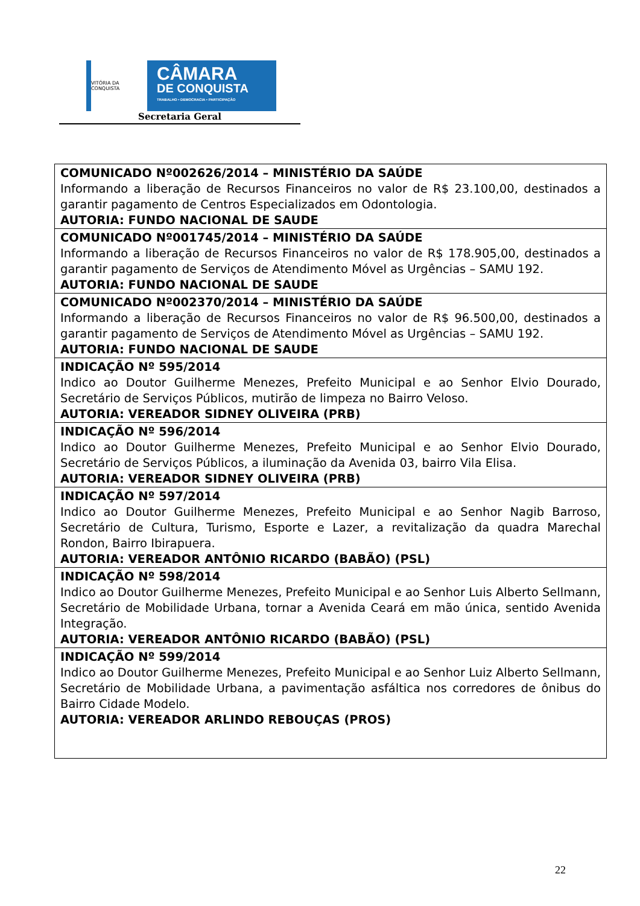VITÓRIA DA CONQUISTA
CÂMARA
DE CONQUISTA
TRABALHO • DEMOCRACIA • PARTICIPAÇÃO
Secretaria Geral
| COMUNICADO Nº002626/2014 – MINISTÉRIO DA SAÚDE Informando a liberação de Recursos Financeiros no valor de R$ 23.100,00, destinados a garantir pagamento de Centros Especializados em Odontologia. AUTORIA: FUNDO NACIONAL DE SAUDE |
| COMUNICADO Nº001745/2014 – MINISTÉRIO DA SAÚDE Informando a liberação de Recursos Financeiros no valor de R$ 178.905,00, destinados a garantir pagamento de Serviços de Atendimento Móvel as Urgências – SAMU 192. AUTORIA: FUNDO NACIONAL DE SAUDE |
| COMUNICADO Nº002370/2014 – MINISTÉRIO DA SAÚDE Informando a liberação de Recursos Financeiros no valor de R$ 96.500,00, destinados a garantir pagamento de Serviços de Atendimento Móvel as Urgências – SAMU 192. AUTORIA: FUNDO NACIONAL DE SAUDE |
| INDICAÇÃO Nº 595/2014 Indico ao Doutor Guilherme Menezes, Prefeito Municipal e ao Senhor Elvio Dourado, Secretário de Serviços Públicos, mutirão de limpeza no Bairro Veloso. AUTORIA: VEREADOR SIDNEY OLIVEIRA (PRB) |
| INDICAÇÃO Nº 596/2014 Indico ao Doutor Guilherme Menezes, Prefeito Municipal e ao Senhor Elvio Dourado, Secretário de Serviços Públicos, a iluminação da Avenida 03, bairro Vila Elisa. AUTORIA: VEREADOR SIDNEY OLIVEIRA (PRB) |
| INDICAÇÃO Nº 597/2014 Indico ao Doutor Guilherme Menezes, Prefeito Municipal e ao Senhor Nagib Barroso, Secretário de Cultura, Turismo, Esporte e Lazer, a revitalização da quadra Marechal Rondon, Bairro Ibirapuera. AUTORIA: VEREADOR ANTÔNIO RICARDO (BABÃO) (PSL) |
| INDICAÇÃO Nº 598/2014 Indico ao Doutor Guilherme Menezes, Prefeito Municipal e ao Senhor Luis Alberto Sellmann, Secretário de Mobilidade Urbana, tornar a Avenida Ceará em mão única, sentido Avenida Integração. AUTORIA: VEREADOR ANTÔNIO RICARDO (BABÃO) (PSL) |
| INDICAÇÃO Nº 599/2014 Indico ao Doutor Guilherme Menezes, Prefeito Municipal e ao Senhor Luiz Alberto Sellmann, Secretário de Mobilidade Urbana, a pavimentação asfáltica nos corredores de ônibus do Bairro Cidade Modelo. AUTORIA: VEREADOR ARLINDO REBOUÇAS (PROS) |
22